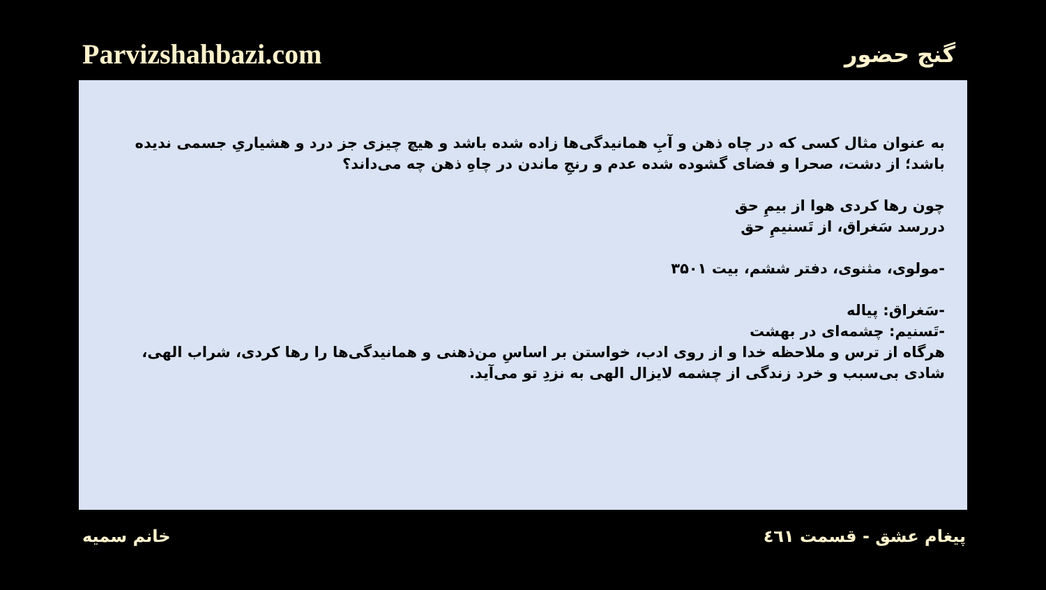Parvizshahbazi.com
گنج حضور
به عنوان مثال کسی که در چاه ذهن و آبِ همانیدگی‌ها زاده شده باشد و هیچ چیزی جز درد و هشیاریِ جسمی ندیده باشد؛ از دشت، صحرا و فضای گشوده شده عدم و رنجِ ماندن در چاهِ ذهن چه می‌داند؟
چون رها کردی هوا از بیمِ حق
دررسد سَغراق، از تَسنیمِ حق
-مولوی، مثنوی، دفتر ششم، بیت ۳۵۰۱
-سَغراق: پیاله
-تَسنیم: چشمه‌ای در بهشت
هرگاه از ترس و ملاحظه خدا و از روی ادب، خواستن بر اساسِ من‌ذهنی و همانیدگی‌ها را رها کردی، شراب الهی، شادی بی‌سبب و خرد زندگی از چشمه لایزال الهی به نزدِ تو می‌آید.
پیغام عشق - قسمت ٤٦١ خانم سمیه